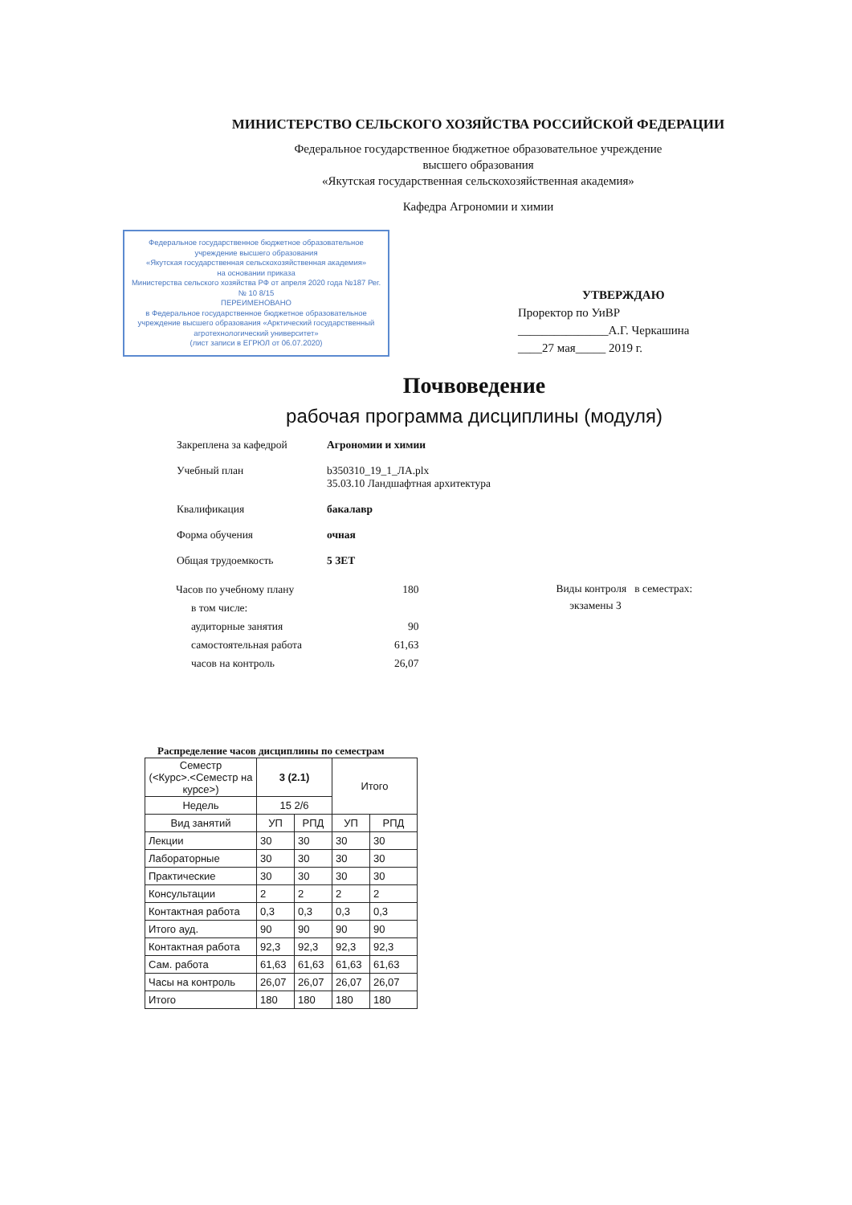МИНИСТЕРСТВО СЕЛЬСКОГО ХОЗЯЙСТВА РОССИЙСКОЙ ФЕДЕРАЦИИ
Федеральное государственное бюджетное образовательное учреждение
высшего образования
«Якутская государственная сельскохозяйственная академия»
Кафедра Агрономии и химии
Федеральное государственное бюджетное образовательное учреждение высшего образования
«Якутская государственная сельскохозяйственная академия»
на основании приказа
Министерства сельского хозяйства РФ от апреля 2020 года №187 Рег. № 10 8/15
ПЕРЕИМЕНОВАНО
в Федеральное государственное бюджетное образовательное учреждение высшего образования «Арктический государственный агротехнологический университет»
(лист записи в ЕГРЮЛ от 06.07.2020)
УТВЕРЖДАЮ
Проректор по УиВР
_______________А.Г. Черкашина
____27 мая_____ 2019 г.
Почвоведение
рабочая программа дисциплины (модуля)
| Закреплена за кафедрой | Агрономии и химии |
| Учебный план | b350310_19_1_ЛА.plx 35.03.10 Ландшафтная архитектура |
| Квалификация | бакалавр |
| Форма обучения | очная |
| Общая трудоемкость | 5 ЗЕТ |
| Часов по учебному плану | 180 |
| в том числе: | |
| аудиторные занятия | 90 |
| самостоятельная работа | 61,63 |
| часов на контроль | 26,07 |
Виды контроля в семестрах:
экзамены 3
Распределение часов дисциплины по семестрам
| Семестр (<Курс>.<Семестр на курсе>) | 3 (2.1) | | Итого | |
| --- | --- | --- | --- | --- |
| Недель | 15 2/6 | | | |
| Вид занятий | УП | РПД | УП | РПД |
| Лекции | 30 | 30 | 30 | 30 |
| Лабораторные | 30 | 30 | 30 | 30 |
| Практические | 30 | 30 | 30 | 30 |
| Консультации | 2 | 2 | 2 | 2 |
| Контактная работа | 0,3 | 0,3 | 0,3 | 0,3 |
| Итого ауд. | 90 | 90 | 90 | 90 |
| Контактная работа | 92,3 | 92,3 | 92,3 | 92,3 |
| Сам. работа | 61,63 | 61,63 | 61,63 | 61,63 |
| Часы на контроль | 26,07 | 26,07 | 26,07 | 26,07 |
| Итого | 180 | 180 | 180 | 180 |